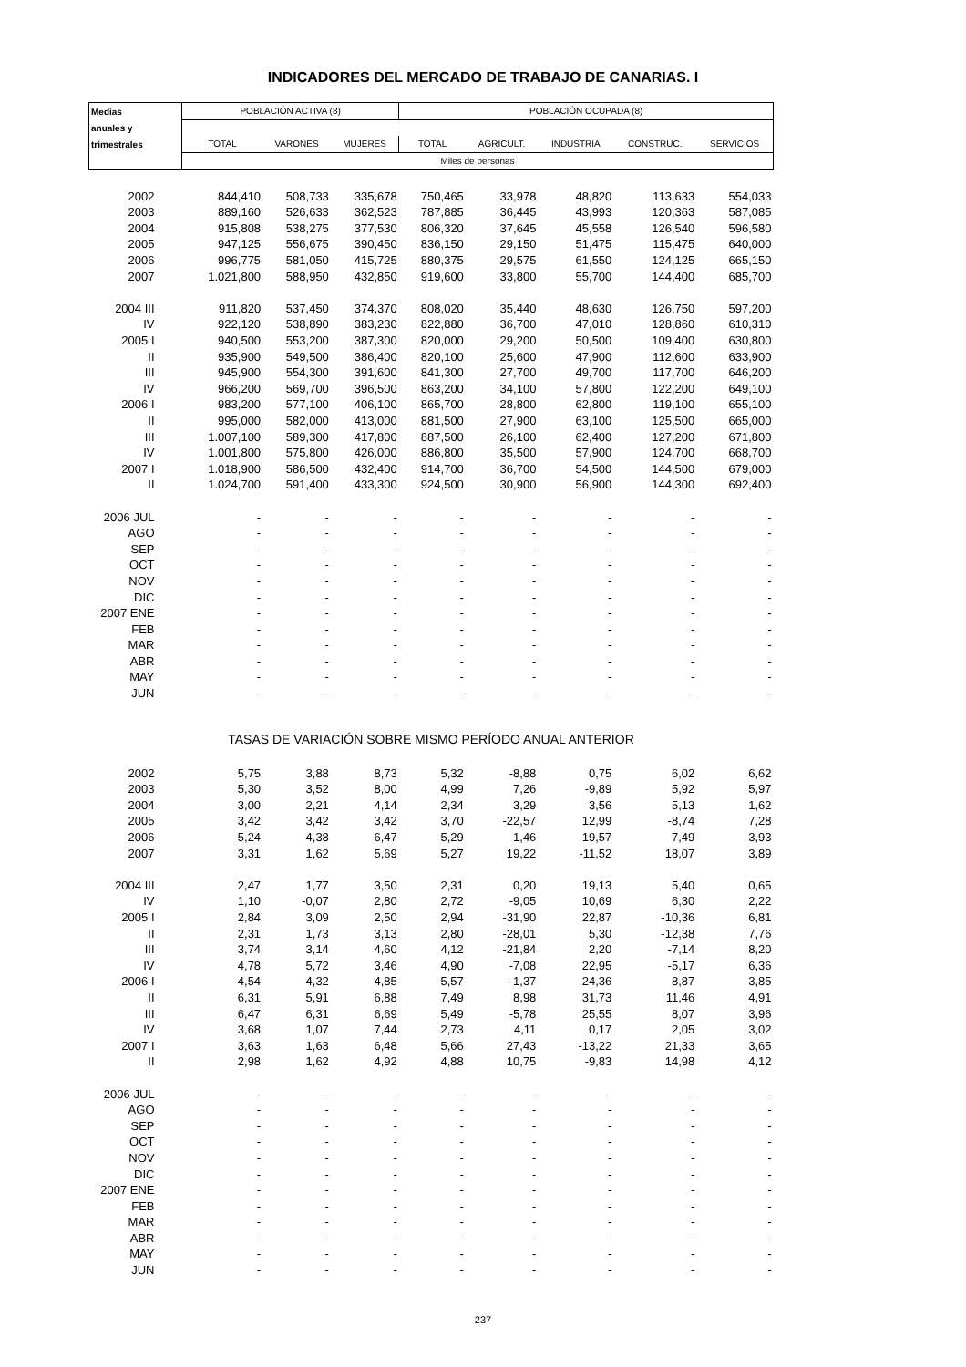INDICADORES DEL MERCADO DE TRABAJO DE CANARIAS. I
| Medias | POBLACIÓN ACTIVA (8) | | | POBLACIÓN OCUPADA (8) | | | | |
| anuales y | | | | | | | | |
| trimestrales | TOTAL | VARONES | MUJERES | TOTAL | AGRICULT. | INDUSTRIA | CONSTRUC. | SERVICIOS |
| | Miles de personas | | | | | | | |
| 2002 | 844,410 | 508,733 | 335,678 | 750,465 | 33,978 | 48,820 | 113,633 | 554,033 |
| 2003 | 889,160 | 526,633 | 362,523 | 787,885 | 36,445 | 43,993 | 120,363 | 587,085 |
| 2004 | 915,808 | 538,275 | 377,530 | 806,320 | 37,645 | 45,558 | 126,540 | 596,580 |
| 2005 | 947,125 | 556,675 | 390,450 | 836,150 | 29,150 | 51,475 | 115,475 | 640,000 |
| 2006 | 996,775 | 581,050 | 415,725 | 880,375 | 29,575 | 61,550 | 124,125 | 665,150 |
| 2007 | 1.021,800 | 588,950 | 432,850 | 919,600 | 33,800 | 55,700 | 144,400 | 685,700 |
| 2004 III | 911,820 | 537,450 | 374,370 | 808,020 | 35,440 | 48,630 | 126,750 | 597,200 |
| IV | 922,120 | 538,890 | 383,230 | 822,880 | 36,700 | 47,010 | 128,860 | 610,310 |
| 2005 I | 940,500 | 553,200 | 387,300 | 820,000 | 29,200 | 50,500 | 109,400 | 630,800 |
| II | 935,900 | 549,500 | 386,400 | 820,100 | 25,600 | 47,900 | 112,600 | 633,900 |
| III | 945,900 | 554,300 | 391,600 | 841,300 | 27,700 | 49,700 | 117,700 | 646,200 |
| IV | 966,200 | 569,700 | 396,500 | 863,200 | 34,100 | 57,800 | 122,200 | 649,100 |
| 2006 I | 983,200 | 577,100 | 406,100 | 865,700 | 28,800 | 62,800 | 119,100 | 655,100 |
| II | 995,000 | 582,000 | 413,000 | 881,500 | 27,900 | 63,100 | 125,500 | 665,000 |
| III | 1.007,100 | 589,300 | 417,800 | 887,500 | 26,100 | 62,400 | 127,200 | 671,800 |
| IV | 1.001,800 | 575,800 | 426,000 | 886,800 | 35,500 | 57,900 | 124,700 | 668,700 |
| 2007 I | 1.018,900 | 586,500 | 432,400 | 914,700 | 36,700 | 54,500 | 144,500 | 679,000 |
| II | 1.024,700 | 591,400 | 433,300 | 924,500 | 30,900 | 56,900 | 144,300 | 692,400 |
| 2006 JUL | - | - | - | - | - | - | - | - |
| AGO | - | - | - | - | - | - | - | - |
| SEP | - | - | - | - | - | - | - | - |
| OCT | - | - | - | - | - | - | - | - |
| NOV | - | - | - | - | - | - | - | - |
| DIC | - | - | - | - | - | - | - | - |
| 2007 ENE | - | - | - | - | - | - | - | - |
| FEB | - | - | - | - | - | - | - | - |
| MAR | - | - | - | - | - | - | - | - |
| ABR | - | - | - | - | - | - | - | - |
| MAY | - | - | - | - | - | - | - | - |
| JUN | - | - | - | - | - | - | - | - |
| TASAS DE VARIACIÓN SOBRE MISMO PERÍODO ANUAL ANTERIOR | | | | | | | | |
| 2002 | 5,75 | 3,88 | 8,73 | 5,32 | -8,88 | 0,75 | 6,02 | 6,62 |
| 2003 | 5,30 | 3,52 | 8,00 | 4,99 | 7,26 | -9,89 | 5,92 | 5,97 |
| 2004 | 3,00 | 2,21 | 4,14 | 2,34 | 3,29 | 3,56 | 5,13 | 1,62 |
| 2005 | 3,42 | 3,42 | 3,42 | 3,70 | -22,57 | 12,99 | -8,74 | 7,28 |
| 2006 | 5,24 | 4,38 | 6,47 | 5,29 | 1,46 | 19,57 | 7,49 | 3,93 |
| 2007 | 3,31 | 1,62 | 5,69 | 5,27 | 19,22 | -11,52 | 18,07 | 3,89 |
| 2004 III | 2,47 | 1,77 | 3,50 | 2,31 | 0,20 | 19,13 | 5,40 | 0,65 |
| IV | 1,10 | -0,07 | 2,80 | 2,72 | -9,05 | 10,69 | 6,30 | 2,22 |
| 2005 I | 2,84 | 3,09 | 2,50 | 2,94 | -31,90 | 22,87 | -10,36 | 6,81 |
| II | 2,31 | 1,73 | 3,13 | 2,80 | -28,01 | 5,30 | -12,38 | 7,76 |
| III | 3,74 | 3,14 | 4,60 | 4,12 | -21,84 | 2,20 | -7,14 | 8,20 |
| IV | 4,78 | 5,72 | 3,46 | 4,90 | -7,08 | 22,95 | -5,17 | 6,36 |
| 2006 I | 4,54 | 4,32 | 4,85 | 5,57 | -1,37 | 24,36 | 8,87 | 3,85 |
| II | 6,31 | 5,91 | 6,88 | 7,49 | 8,98 | 31,73 | 11,46 | 4,91 |
| III | 6,47 | 6,31 | 6,69 | 5,49 | -5,78 | 25,55 | 8,07 | 3,96 |
| IV | 3,68 | 1,07 | 7,44 | 2,73 | 4,11 | 0,17 | 2,05 | 3,02 |
| 2007 I | 3,63 | 1,63 | 6,48 | 5,66 | 27,43 | -13,22 | 21,33 | 3,65 |
| II | 2,98 | 1,62 | 4,92 | 4,88 | 10,75 | -9,83 | 14,98 | 4,12 |
| 2006 JUL | - | - | - | - | - | - | - | - |
| AGO | - | - | - | - | - | - | - | - |
| SEP | - | - | - | - | - | - | - | - |
| OCT | - | - | - | - | - | - | - | - |
| NOV | - | - | - | - | - | - | - | - |
| DIC | - | - | - | - | - | - | - | - |
| 2007 ENE | - | - | - | - | - | - | - | - |
| FEB | - | - | - | - | - | - | - | - |
| MAR | - | - | - | - | - | - | - | - |
| ABR | - | - | - | - | - | - | - | - |
| MAY | - | - | - | - | - | - | - | - |
| JUN | - | - | - | - | - | - | - | - |
237